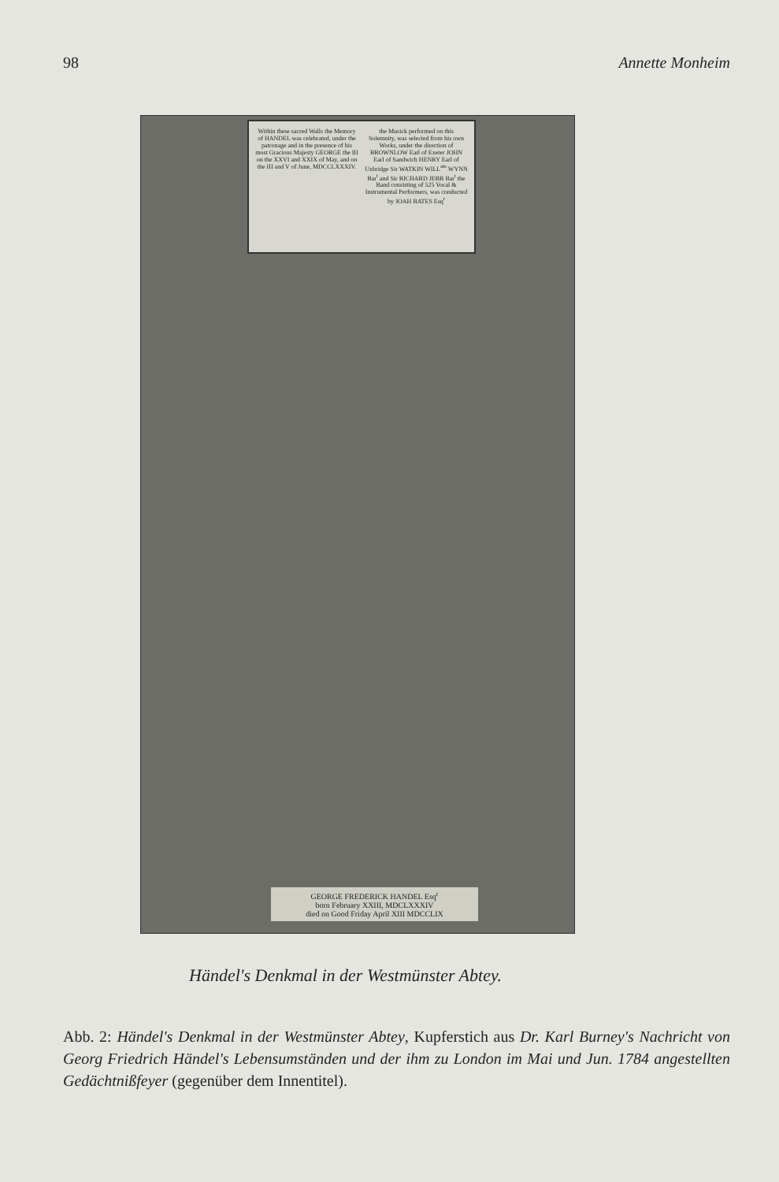98 Annette Monheim
Within these sacred Walls the Memory of HANDEL was celebrated, under the patronage and in the presence of his most Gracious Majesty GEORGE the III on the XXVI and XXIX of May, and on the III and V of June, MDCCLXXXIV.
the Musick performed on this Solemnity, was selected from his own Works, under the direction of BROWNLOW Earl of Exeter JOHN Earl of Sandwich HENRY Earl of Uxbridge Sir WATKIN WILL<sup>ms</sup> WYNN Bar<sup>t</sup> and Sir RICHARD JEBB Bar<sup>t</sup> the Band consisting of 525 Vocal & Instrumental Performers, was conducted by JOAH BATES Esq<sup>r</sup>
GEORGE FREDERICK HANDEL Esq<sup>r</sup>
born February XXIII, MDCLXXXIV
died on Good Friday April XIII MDCCLIX
Händel's Denkmal in der Westmünster Abtey.
Abb. 2: Händel's Denkmal in der Westmünster Abtey, Kupferstich aus Dr. Karl Burney's Nachricht von Georg Friedrich Händel's Lebensumständen und der ihm zu London im Mai und Jun. 1784 angestellten Gedächtnißfeyer (gegenüber dem Innentitel).